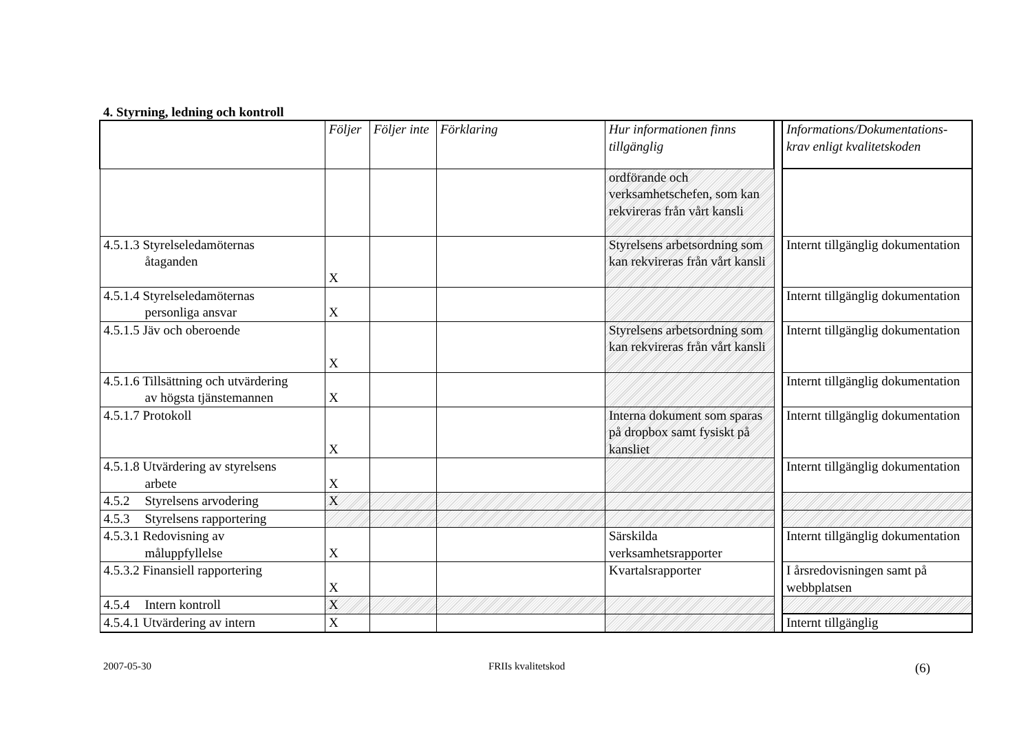4. Styrning, ledning och kontroll
| | Följer | Följer inte | Förklaring | Hur informationen finns tillgänglig | | Informations/Dokumentations-krav enligt kvalitetskoden |
| | | | | ordförande och verksamhetschefen, som kan rekvireras från vårt kansli | | |
| 4.5.1.3 Styrelseledamöternas åtaganden | X | | | Styrelsens arbetsordning som kan rekvireras från vårt kansli | | Internt tillgänglig dokumentation |
| 4.5.1.4 Styrelseledamöternas personliga ansvar | X | | | | | Internt tillgänglig dokumentation |
| 4.5.1.5 Jäv och oberoende | X | | | Styrelsens arbetsordning som kan rekvireras från vårt kansli | | Internt tillgänglig dokumentation |
| 4.5.1.6 Tillsättning och utvärdering av högsta tjänstemannen | X | | | | | Internt tillgänglig dokumentation |
| 4.5.1.7 Protokoll | X | | | Interna dokument som sparas på dropbox samt fysiskt på kansliet | | Internt tillgänglig dokumentation |
| 4.5.1.8 Utvärdering av styrelsens arbete | X | | | | | Internt tillgänglig dokumentation |
| 4.5.2 Styrelsens arvodering | X | | | | | |
| 4.5.3 Styrelsens rapportering | | | | | | |
| 4.5.3.1 Redovisning av måluppfyllelse | X | | | Särskilda verksamhetsrapporter | | Internt tillgänglig dokumentation |
| 4.5.3.2 Finansiell rapportering | X | | | Kvartalsrapporter | | I årsredovisningen samt på webbplatsen |
| 4.5.4 Intern kontroll | X | | | | | |
| 4.5.4.1 Utvärdering av intern | X | | | | | Internt tillgänglig |
2007-05-30 FRIIs kvalitetskod (6)